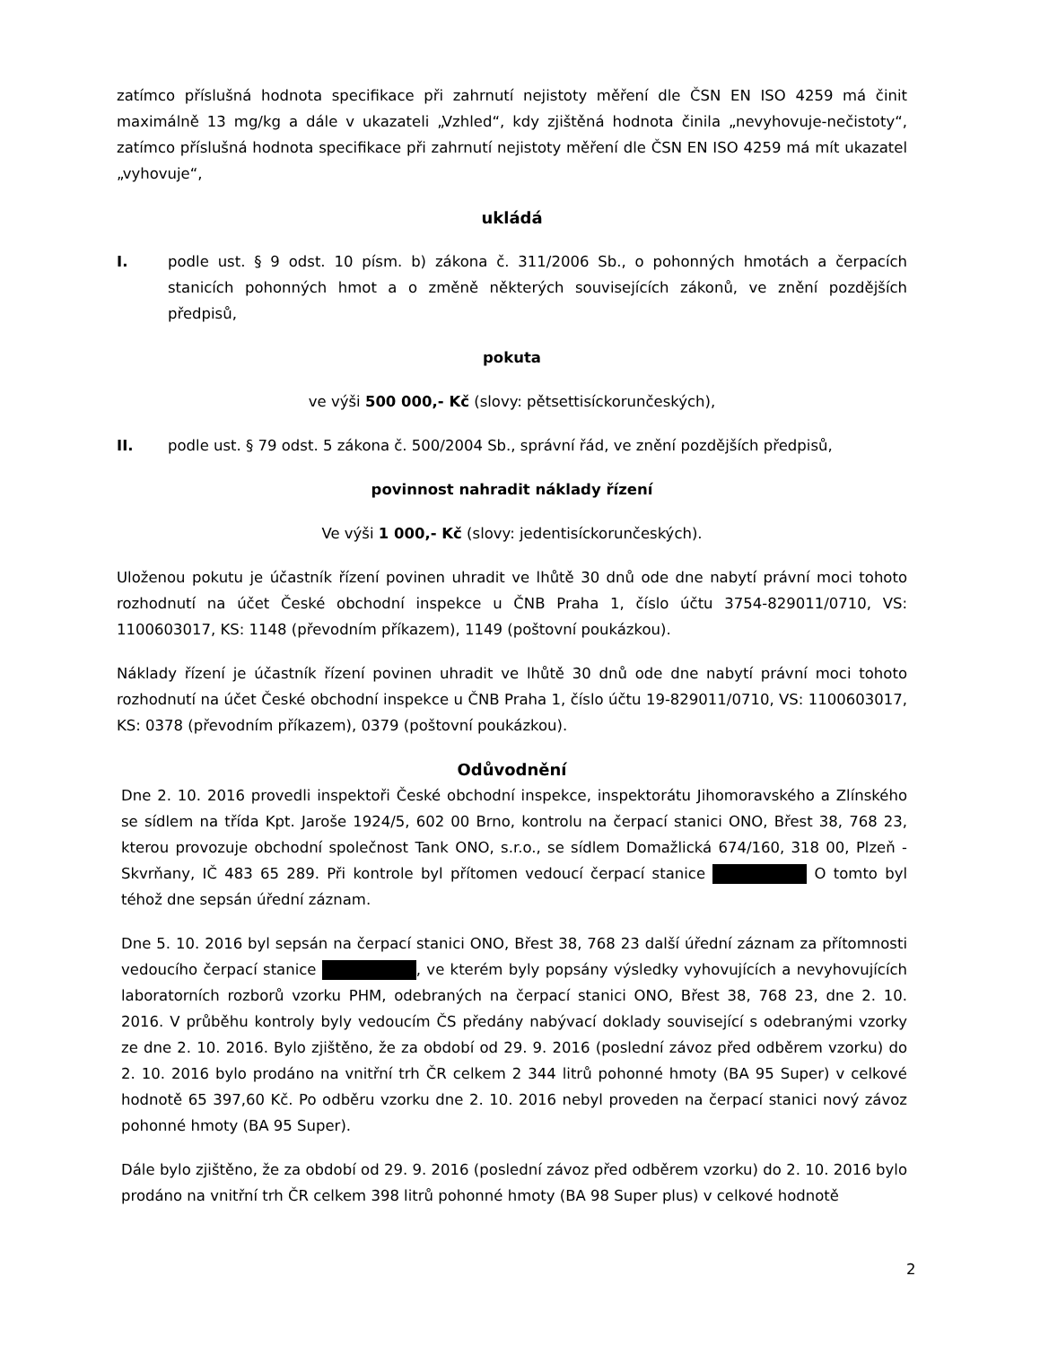zatímco příslušná hodnota specifikace při zahrnutí nejistoty měření dle ČSN EN ISO 4259 má činit maximálně 13 mg/kg a dále v ukazateli „Vzhled“, kdy zjištěná hodnota činila „nevyhovuje-nečistoty“, zatímco příslušná hodnota specifikace při zahrnutí nejistoty měření dle ČSN EN ISO 4259 má mít ukazatel „vyhovuje“,
ukládá
I. podle ust. § 9 odst. 10 písm. b) zákona č. 311/2006 Sb., o pohonných hmotách a čerpacích stanicích pohonných hmot a o změně některých souvisejících zákonů, ve znění pozdějších předpisů,
pokuta
ve výši 500 000,- Kč (slovy: pětsettisíckorunčeských),
II. podle ust. § 79 odst. 5 zákona č. 500/2004 Sb., správní řád, ve znění pozdějších předpisů,
povinnost nahradit náklady řízení
Ve výši 1 000,- Kč (slovy: jedentisíckorunčeských).
Uloženou pokutu je účastník řízení povinen uhradit ve lhůtě 30 dnů ode dne nabytí právní moci tohoto rozhodnutí na účet České obchodní inspekce u ČNB Praha 1, číslo účtu 3754-829011/0710, VS: 1100603017, KS: 1148 (převodním příkazem), 1149 (poštovní poukázkou).
Náklady řízení je účastník řízení povinen uhradit ve lhůtě 30 dnů ode dne nabytí právní moci tohoto rozhodnutí na účet České obchodní inspekce u ČNB Praha 1, číslo účtu 19-829011/0710, VS: 1100603017, KS: 0378 (převodním příkazem), 0379 (poštovní poukázkou).
Odůvodnění
Dne 2. 10. 2016 provedli inspektoři České obchodní inspekce, inspektorátu Jihomoravského a Zlínského se sídlem na třída Kpt. Jaroše 1924/5, 602 00 Brno, kontrolu na čerpací stanici ONO, Břest 38, 768 23, kterou provozuje obchodní společnost Tank ONO, s.r.o., se sídlem Domažlická 674/160, 318 00, Plzeň - Skvrňany, IČ 483 65 289. Při kontrole byl přítomen vedoucí čerpací stanice O tomto byl téhož dne sepsán úřední záznam.
Dne 5. 10. 2016 byl sepsán na čerpací stanici ONO, Břest 38, 768 23 další úřední záznam za přítomnosti vedoucího čerpací stanice , ve kterém byly popsány výsledky vyhovujících a nevyhovujících laboratorních rozborů vzorku PHM, odebraných na čerpací stanici ONO, Břest 38, 768 23, dne 2. 10. 2016. V průběhu kontroly byly vedoucím ČS předány nabývací doklady související s odebranými vzorky ze dne 2. 10. 2016. Bylo zjištěno, že za období od 29. 9. 2016 (poslední závoz před odběrem vzorku) do 2. 10. 2016 bylo prodáno na vnitřní trh ČR celkem 2 344 litrů pohonné hmoty (BA 95 Super) v celkové hodnotě 65 397,60 Kč. Po odběru vzorku dne 2. 10. 2016 nebyl proveden na čerpací stanici nový závoz pohonné hmoty (BA 95 Super).
Dále bylo zjištěno, že za období od 29. 9. 2016 (poslední závoz před odběrem vzorku) do 2. 10. 2016 bylo prodáno na vnitřní trh ČR celkem 398 litrů pohonné hmoty (BA 98 Super plus) v celkové hodnotě
2